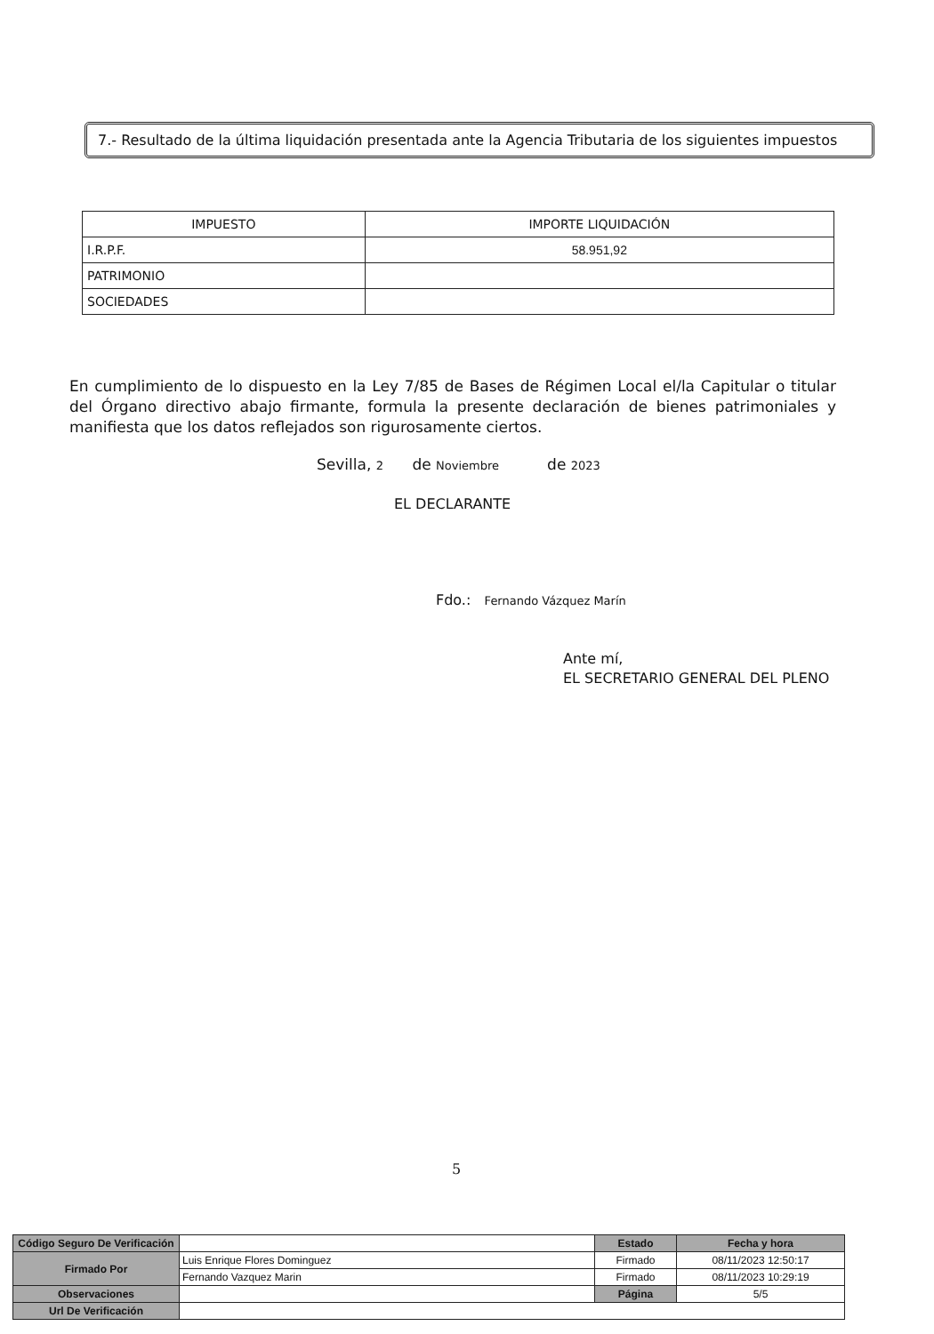7.- Resultado de la última liquidación presentada ante la Agencia Tributaria de los siguientes impuestos
| IMPUESTO | IMPORTE LIQUIDACIÓN |
| --- | --- |
| I.R.P.F. | 58.951,92 |
| PATRIMONIO | |
| SOCIEDADES | |
En cumplimiento de lo dispuesto en la Ley 7/85 de Bases de Régimen Local el/la Capitular o titular del Órgano directivo abajo firmante, formula la presente declaración de bienes patrimoniales y manifiesta que los datos reflejados son rigurosamente ciertos.
Sevilla, 2 de Noviembre de 2023
EL DECLARANTE
Fdo.: Fernando Vázquez Marín
Ante mí,
EL SECRETARIO GENERAL DEL PLENO
5
| Código Seguro De Verificación | | Estado | Fecha y hora |
| Firmado Por | Luis Enrique Flores Dominguez | Firmado | 08/11/2023 12:50:17 |
| | Fernando Vazquez Marin | Firmado | 08/11/2023 10:29:19 |
| Observaciones | | Página | 5/5 |
| Url De Verificación | | | |